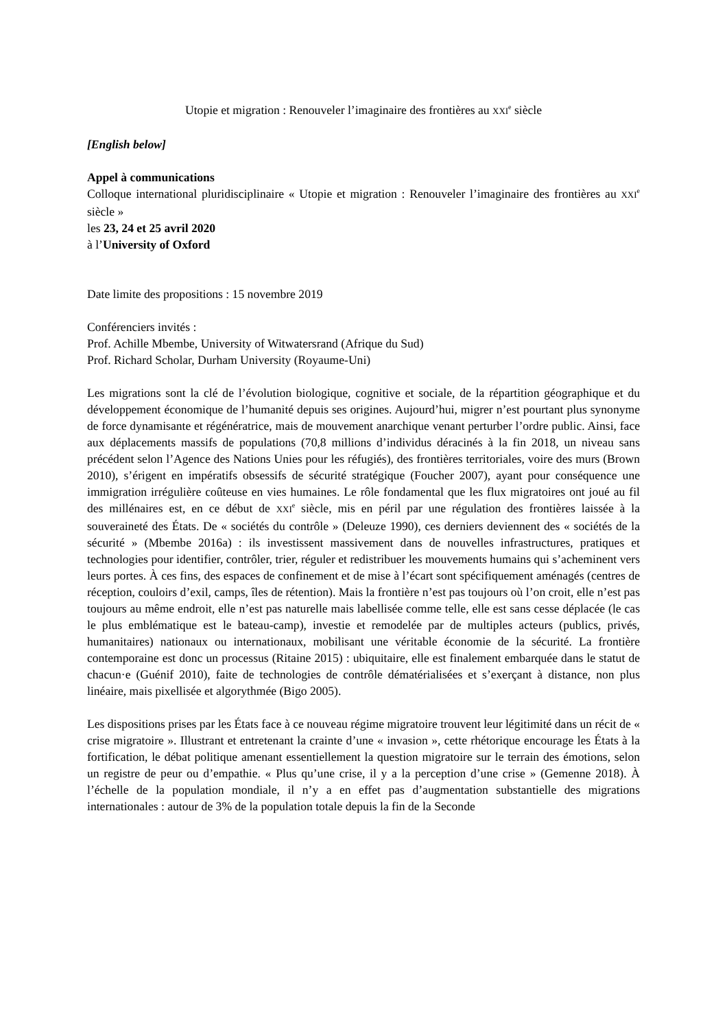Utopie et migration : Renouveler l’imaginaire des frontières au XXI<sup>e</sup> siècle
[English below]
Appel à communications
Colloque international pluridisciplinaire « Utopie et migration : Renouveler l’imaginaire des frontières au XXI<sup>e</sup> siècle »
les 23, 24 et 25 avril 2020
à l’University of Oxford
Date limite des propositions : 15 novembre 2019
Conférenciers invités :
Prof. Achille Mbembe, University of Witwatersrand (Afrique du Sud)
Prof. Richard Scholar, Durham University (Royaume-Uni)
Les migrations sont la clé de l’évolution biologique, cognitive et sociale, de la répartition géographique et du développement économique de l’humanité depuis ses origines. Aujourd’hui, migrer n’est pourtant plus synonyme de force dynamisante et régénératrice, mais de mouvement anarchique venant perturber l’ordre public. Ainsi, face aux déplacements massifs de populations (70,8 millions d’individus déracinés à la fin 2018, un niveau sans précédent selon l’Agence des Nations Unies pour les réfugiés), des frontières territoriales, voire des murs (Brown 2010), s’érigent en impératifs obsessifs de sécurité stratégique (Foucher 2007), ayant pour conséquence une immigration irrégulière coûteuse en vies humaines. Le rôle fondamental que les flux migratoires ont joué au fil des millénaires est, en ce début de XXI<sup>e</sup> siècle, mis en péril par une régulation des frontières laissée à la souveraineté des États. De « sociétés du contrôle » (Deleuze 1990), ces derniers deviennent des « sociétés de la sécurité » (Mbembe 2016a) : ils investissent massivement dans de nouvelles infrastructures, pratiques et technologies pour identifier, contrôler, trier, réguler et redistribuer les mouvements humains qui s’acheminent vers leurs portes. À ces fins, des espaces de confinement et de mise à l’écart sont spécifiquement aménagés (centres de réception, couloirs d’exil, camps, îles de rétention). Mais la frontière n’est pas toujours où l’on croit, elle n’est pas toujours au même endroit, elle n’est pas naturelle mais labellisée comme telle, elle est sans cesse déplacée (le cas le plus emblématique est le bateau-camp), investie et remodelée par de multiples acteurs (publics, privés, humanitaires) nationaux ou internationaux, mobilisant une véritable économie de la sécurité. La frontière contemporaine est donc un processus (Ritaine 2015) : ubiquitaire, elle est finalement embarquée dans le statut de chacun·e (Guénif 2010), faite de technologies de contrôle dématérialisées et s’exerçant à distance, non plus linéaire, mais pixellisée et algorythmée (Bigo 2005).
Les dispositions prises par les États face à ce nouveau régime migratoire trouvent leur légitimité dans un récit de « crise migratoire ». Illustrant et entretenant la crainte d’une « invasion », cette rhétorique encourage les États à la fortification, le débat politique amenant essentiellement la question migratoire sur le terrain des émotions, selon un registre de peur ou d’empathie. « Plus qu’une crise, il y a la perception d’une crise » (Gemenne 2018). À l’échelle de la population mondiale, il n’y a en effet pas d’augmentation substantielle des migrations internationales : autour de 3% de la population totale depuis la fin de la Seconde